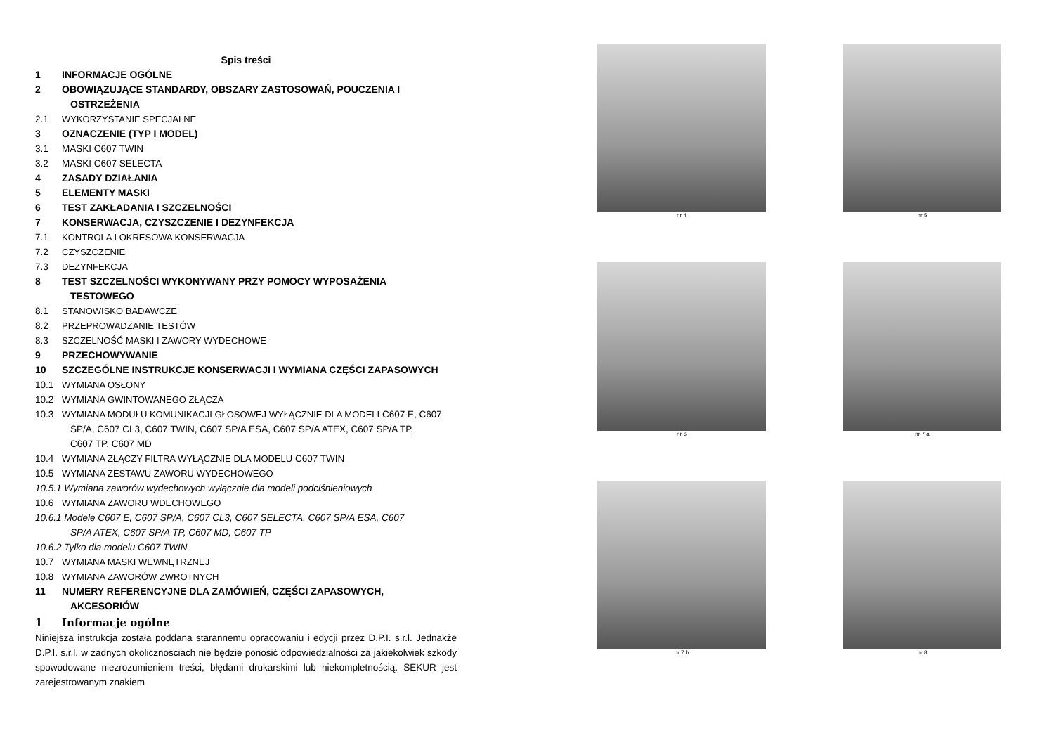Spis treści
1 INFORMACJE OGÓLNE
2 OBOWIĄZUJĄCE STANDARDY, OBSZARY ZASTOSOWAŃ, POUCZENIA I
OSTRZEŻENIA
2.1 WYKORZYSTANIE SPECJALNE
3 OZNACZENIE (TYP I MODEL)
3.1 MASKI C607 TWIN
3.2 MASKI C607 SELECTA
4 ZASADY DZIAŁANIA
5 ELEMENTY MASKI
6 TEST ZAKŁADANIA I SZCZELNOŚCI
7 KONSERWACJA, CZYSZCZENIE I DEZYNFEKCJA
7.1 KONTROLA I OKRESOWA KONSERWACJA
7.2 CZYSZCZENIE
7.3 DEZYNFEKCJA
8 TEST SZCZELNOŚCI WYKONYWANY PRZY POMOCY WYPOSAŻENIA
TESTOWEGO
8.1 STANOWISKO BADAWCZE
8.2 PRZEPROWADZANIE TESTÓW
8.3 SZCZELNOŚĆ MASKI I ZAWORY WYDECHOWE
9 PRZECHOWYWANIE
10 SZCZEGÓLNE INSTRUKCJE KONSERWACJI I WYMIANA CZĘŚCI ZAPASOWYCH
10.1 WYMIANA OSŁONY
10.2 WYMIANA GWINTOWANEGO ZŁĄCZA
10.3 WYMIANA MODUŁU KOMUNIKACJI GŁOSOWEJ WYŁĄCZNIE DLA MODELI C607 E, C607
SP/A, C607 CL3, C607 TWIN, C607 SP/A ESA, C607 SP/A ATEX, C607 SP/A TP,
C607 TP, C607 MD
10.4 WYMIANA ZŁĄCZY FILTRA WYŁĄCZNIE DLA MODELU C607 TWIN
10.5 WYMIANA ZESTAWU ZAWORU WYDECHOWEGO
10.5.1 Wymiana zaworów wydechowych wyłącznie dla modeli podciśnieniowych
10.6 WYMIANA ZAWORU WDECHOWEGO
10.6.1 Modele C607 E, C607 SP/A, C607 CL3, C607 SELECTA, C607 SP/A ESA, C607
SP/A ATEX, C607 SP/A TP, C607 MD, C607 TP
10.6.2 Tylko dla modelu C607 TWIN
10.7 WYMIANA MASKI WEWNĘTRZNEJ
10.8 WYMIANA ZAWORÓW ZWROTNYCH
11 NUMERY REFERENCYJNE DLA ZAMÓWIEŃ, CZĘŚCI ZAPASOWYCH,
AKCESORIÓW
1 Informacje ogólne
Niniejsza instrukcja została poddana starannemu opracowaniu i edycji przez D.P.I. s.r.l. Jednakże D.P.I. s.r.l. w żadnych okolicznościach nie będzie ponosić odpowiedzialności za jakiekolwiek szkody spowodowane niezrozumieniem treści, błędami drukarskimi lub niekompletnością. SEKUR jest zarejestrowanym znakiem
nr 4
nr 5
nr 6
nr 7 a
nr 7 b
nr 8